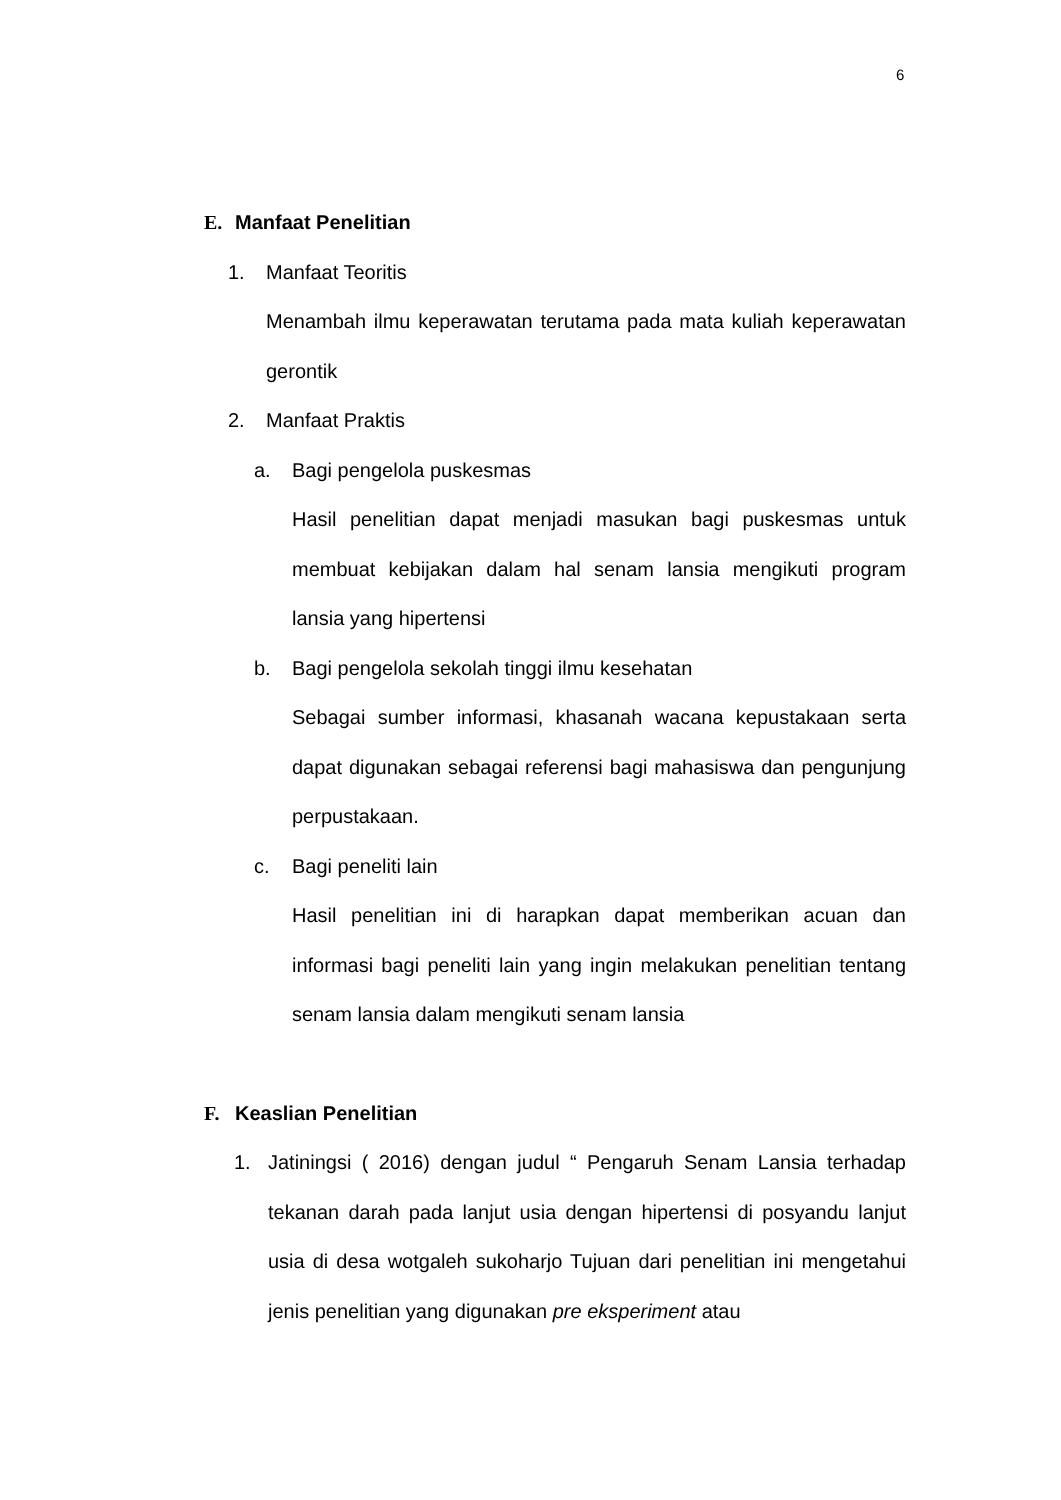6
E. Manfaat Penelitian
1. Manfaat Teoritis
Menambah ilmu keperawatan terutama pada mata kuliah keperawatan gerontik
2. Manfaat Praktis
a. Bagi pengelola puskesmas
Hasil penelitian dapat menjadi masukan bagi puskesmas untuk membuat kebijakan dalam hal senam lansia mengikuti program lansia yang hipertensi
b. Bagi pengelola sekolah tinggi ilmu kesehatan
Sebagai sumber informasi, khasanah wacana kepustakaan serta dapat digunakan sebagai referensi bagi mahasiswa dan pengunjung perpustakaan.
c. Bagi peneliti lain
Hasil penelitian ini di harapkan dapat memberikan acuan dan informasi bagi peneliti lain yang ingin melakukan penelitian tentang senam lansia dalam mengikuti senam lansia
F. Keaslian Penelitian
1. Jatiningsi ( 2016) dengan judul “ Pengaruh Senam Lansia terhadap tekanan darah pada lanjut usia dengan hipertensi di posyandu lanjut usia di desa wotgaleh sukoharjo Tujuan dari penelitian ini mengetahui jenis penelitian yang digunakan pre eksperiment atau